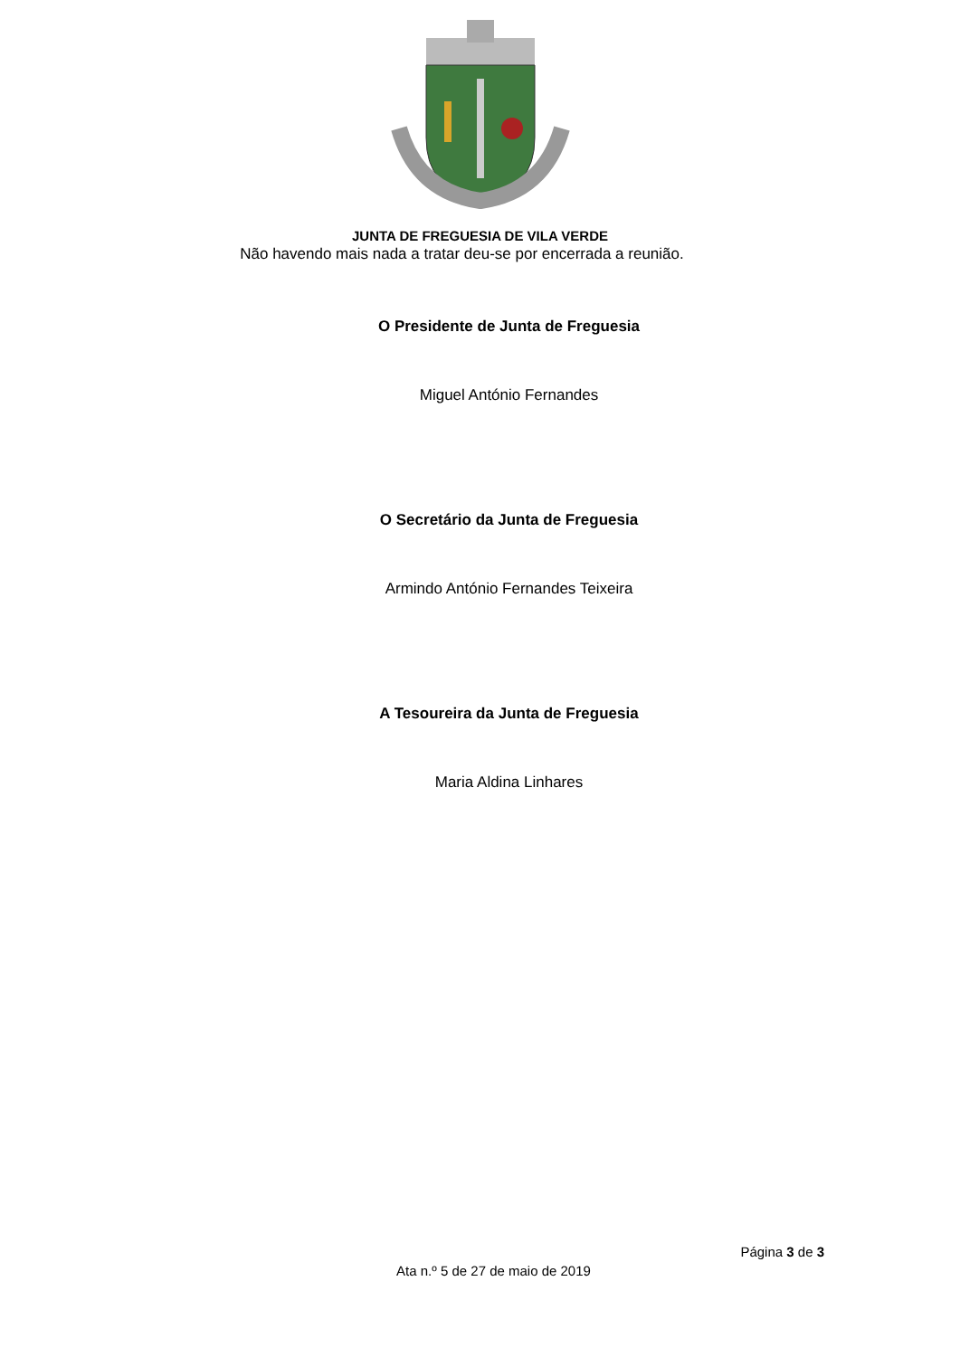JUNTA DE FREGUESIA DE VILA VERDE
Não havendo mais nada a tratar deu-se por encerrada a reunião.
O Presidente de Junta de Freguesia
Miguel António Fernandes
O Secretário da Junta de Freguesia
Armindo António Fernandes Teixeira
A Tesoureira da Junta de Freguesia
Maria Aldina Linhares
Página 3 de 3
Ata n.º 5 de 27 de maio de 2019